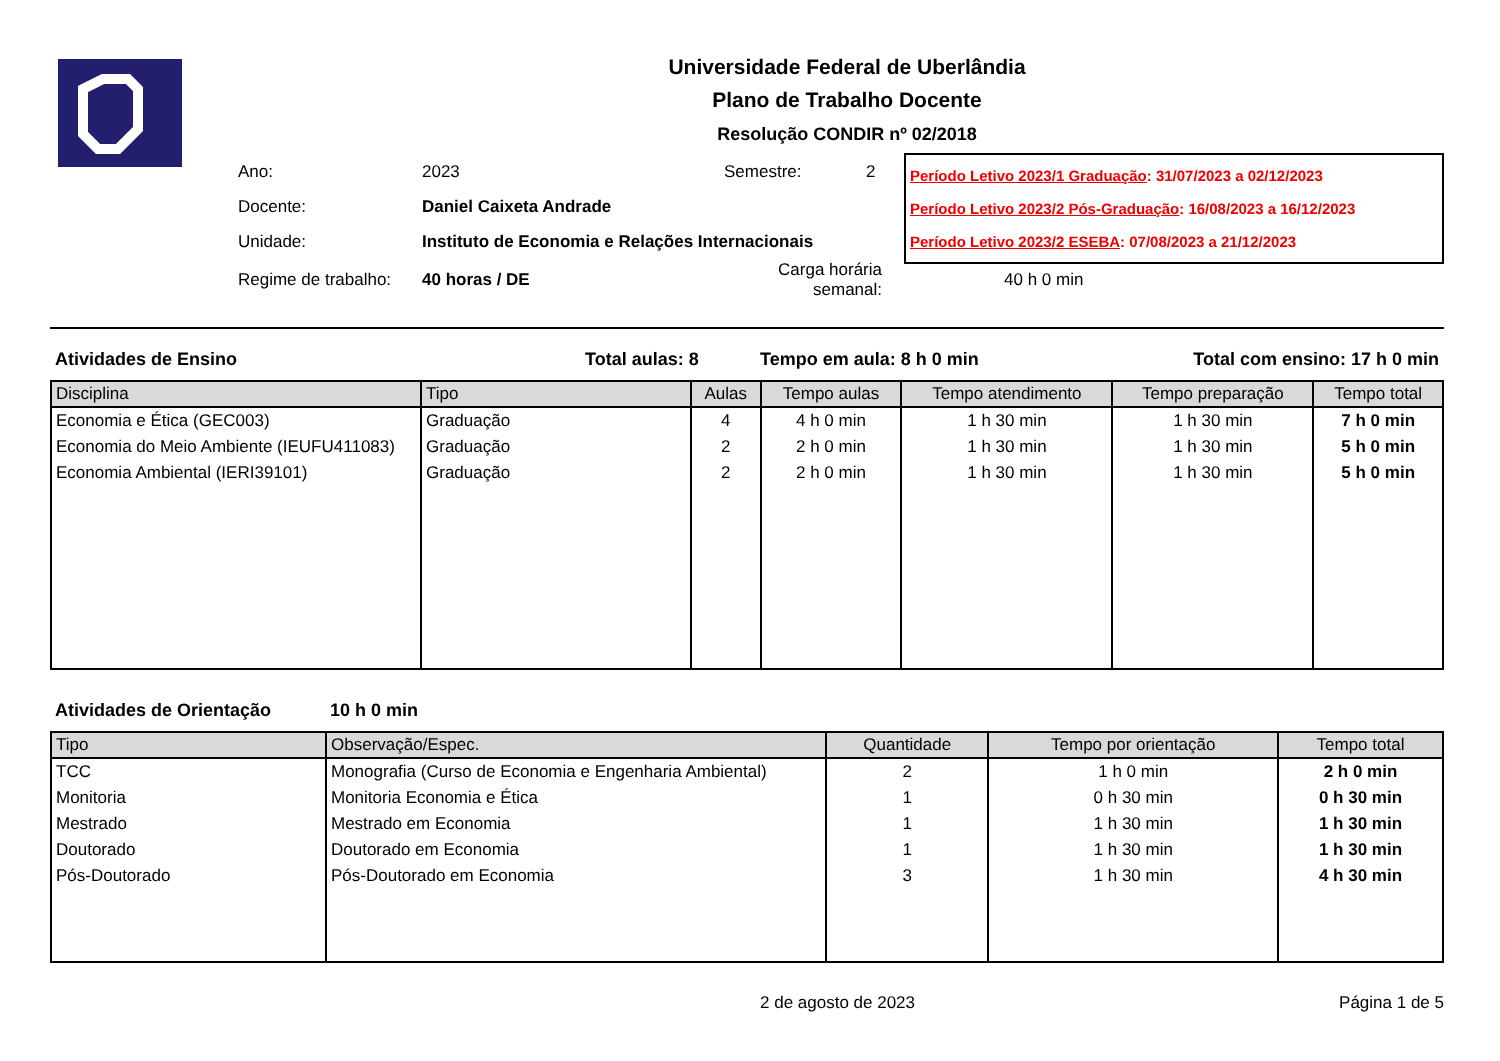Universidade Federal de Uberlândia
Plano de Trabalho Docente
Resolução CONDIR nº 02/2018
| Ano: | 2023 | Semestre: | 2 |
| Docente: | Daniel Caixeta Andrade | | |
| Unidade: | Instituto de Economia e Relações Internacionais | | |
| Regime de trabalho: | 40 horas / DE | Carga horária semanal: | |
Período Letivo 2023/1 Graduação: 31/07/2023 a 02/12/2023
Período Letivo 2023/2 Pós-Graduação: 16/08/2023 a 16/12/2023
Período Letivo 2023/2 ESEBA: 07/08/2023 a 21/12/2023
40 h 0 min
Atividades de Ensino Total aulas: 8 Tempo em aula: 8 h 0 min Total com ensino: 17 h 0 min
| Disciplina | Tipo | Aulas | Tempo aulas | Tempo atendimento | Tempo preparação | Tempo total |
| --- | --- | --- | --- | --- | --- | --- |
| Economia e Ética (GEC003) | Graduação | 4 | 4 h 0 min | 1 h 30 min | 1 h 30 min | 7 h 0 min |
| Economia do Meio Ambiente (IEUFU411083) | Graduação | 2 | 2 h 0 min | 1 h 30 min | 1 h 30 min | 5 h 0 min |
| Economia Ambiental (IERI39101) | Graduação | 2 | 2 h 0 min | 1 h 30 min | 1 h 30 min | 5 h 0 min |
Atividades de Orientação 10 h 0 min
| Tipo | Observação/Espec. | Quantidade | Tempo por orientação | Tempo total |
| --- | --- | --- | --- | --- |
| TCC | Monografia (Curso de Economia e Engenharia Ambiental) | 2 | 1 h 0 min | 2 h 0 min |
| Monitoria | Monitoria Economia e Ética | 1 | 0 h 30 min | 0 h 30 min |
| Mestrado | Mestrado em Economia | 1 | 1 h 30 min | 1 h 30 min |
| Doutorado | Doutorado em Economia | 1 | 1 h 30 min | 1 h 30 min |
| Pós-Doutorado | Pós-Doutorado em Economia | 3 | 1 h 30 min | 4 h 30 min |
2 de agosto de 2023 Página 1 de 5